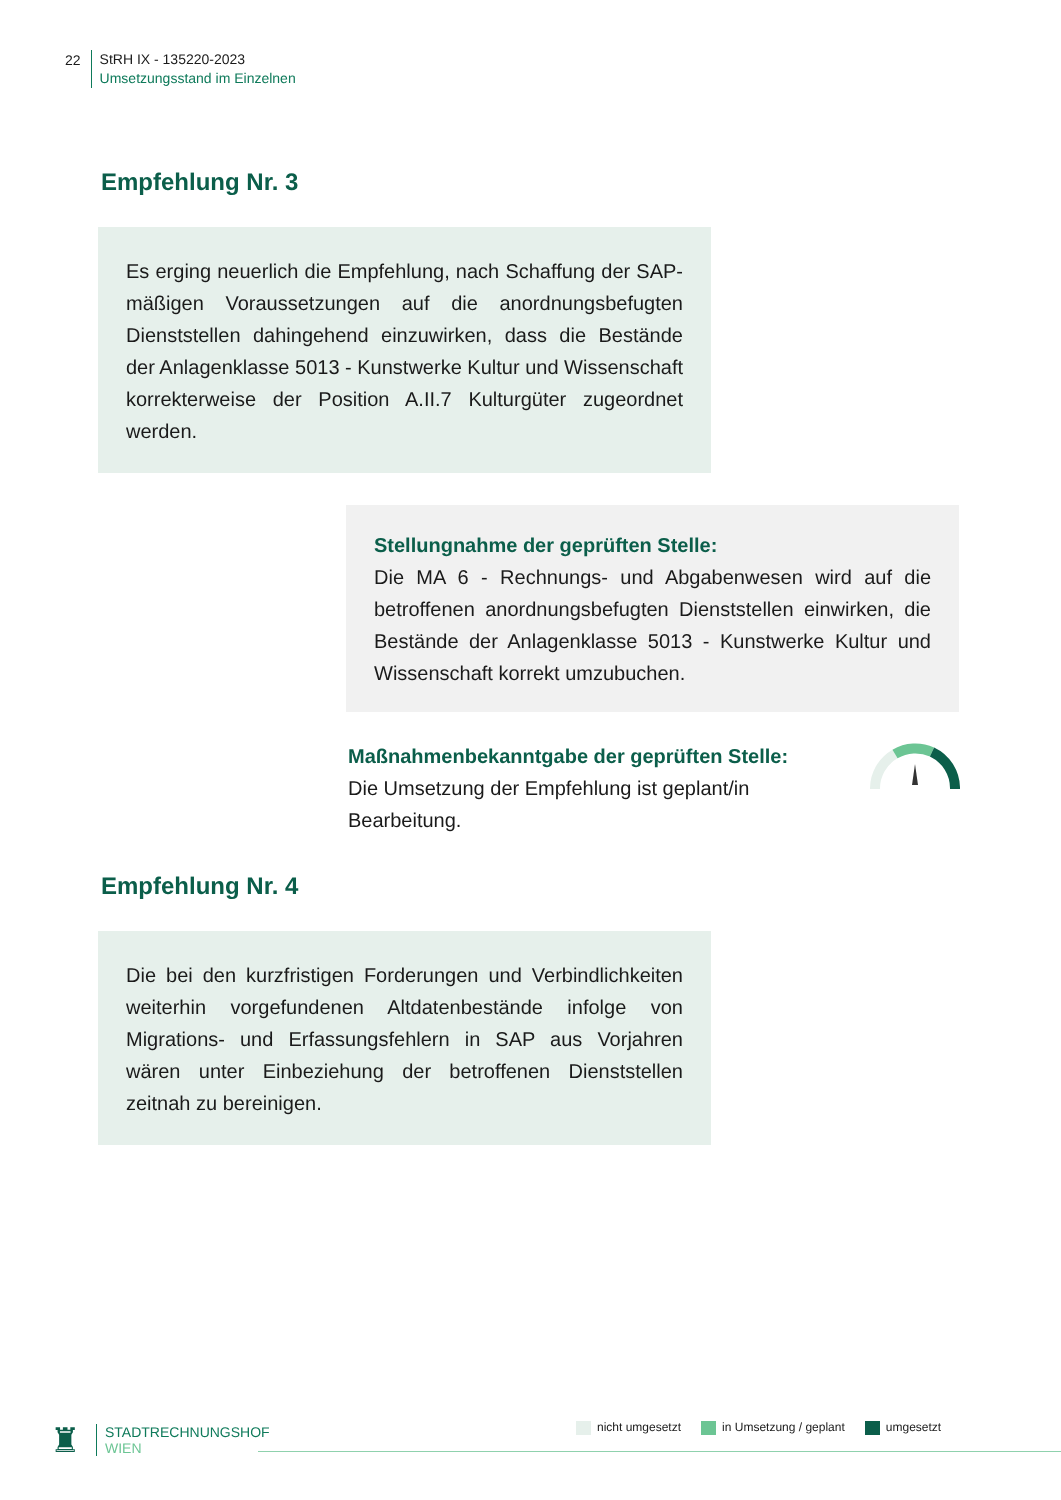22
StRH IX - 135220-2023
Umsetzungsstand im Einzelnen
Empfehlung Nr. 3
Es erging neuerlich die Empfehlung, nach Schaffung der SAP-mäßigen Voraussetzungen auf die anordnungsbefugten Dienststellen dahingehend einzuwirken, dass die Bestände der Anlagenklasse 5013 - Kunstwerke Kultur und Wissenschaft korrekterweise der Position A.II.7 Kulturgüter zugeordnet werden.
Stellungnahme der geprüften Stelle:
Die MA 6 - Rechnungs- und Abgabenwesen wird auf die betroffenen anordnungsbefugten Dienststellen einwirken, die Bestände der Anlagenklasse 5013 - Kunstwerke Kultur und Wissenschaft korrekt umzubuchen.
Maßnahmenbekanntgabe der geprüften Stelle:
Die Umsetzung der Empfehlung ist geplant/in Bearbeitung.
Empfehlung Nr. 4
Die bei den kurzfristigen Forderungen und Verbindlichkeiten weiterhin vorgefundenen Altdatenbestände infolge von Migrations- und Erfassungsfehlern in SAP aus Vorjahren wären unter Einbeziehung der betroffenen Dienststellen zeitnah zu bereinigen.
♜
STADTRECHNUNGSHOF
WIEN
nicht umgesetzt in Umsetzung / geplant umgesetzt